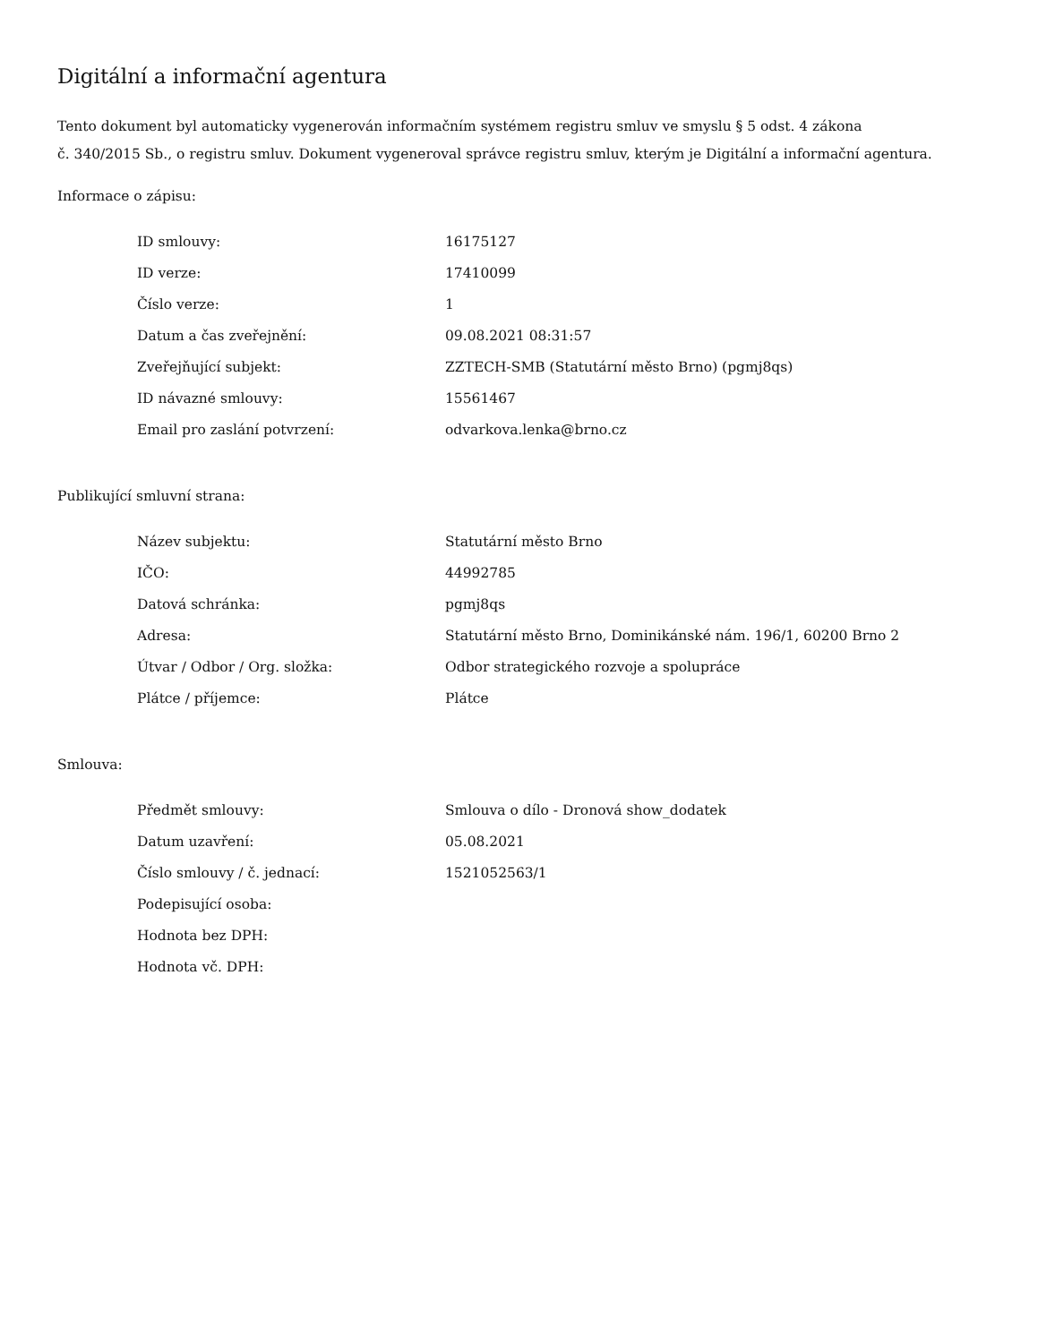Digitální a informační agentura
Tento dokument byl automaticky vygenerován informačním systémem registru smluv ve smyslu § 5 odst. 4 zákona
č. 340/2015 Sb., o registru smluv. Dokument vygeneroval správce registru smluv, kterým je Digitální a informační agentura.
Informace o zápisu:
| ID smlouvy: | 16175127 |
| ID verze: | 17410099 |
| Číslo verze: | 1 |
| Datum a čas zveřejnění: | 09.08.2021 08:31:57 |
| Zveřejňující subjekt: | ZZTECH-SMB (Statutární město Brno) (pgmj8qs) |
| ID návazné smlouvy: | 15561467 |
| Email pro zaslání potvrzení: | odvarkova.lenka@brno.cz |
Publikující smluvní strana:
| Název subjektu: | Statutární město Brno |
| IČO: | 44992785 |
| Datová schránka: | pgmj8qs |
| Adresa: | Statutární město Brno, Dominikánské nám. 196/1, 60200 Brno 2 |
| Útvar / Odbor / Org. složka: | Odbor strategického rozvoje a spolupráce |
| Plátce / příjemce: | Plátce |
Smlouva:
| Předmět smlouvy: | Smlouva o dílo - Dronová show_dodatek |
| Datum uzavření: | 05.08.2021 |
| Číslo smlouvy / č. jednací: | 1521052563/1 |
| Podepisující osoba: | |
| Hodnota bez DPH: | |
| Hodnota vč. DPH: | |